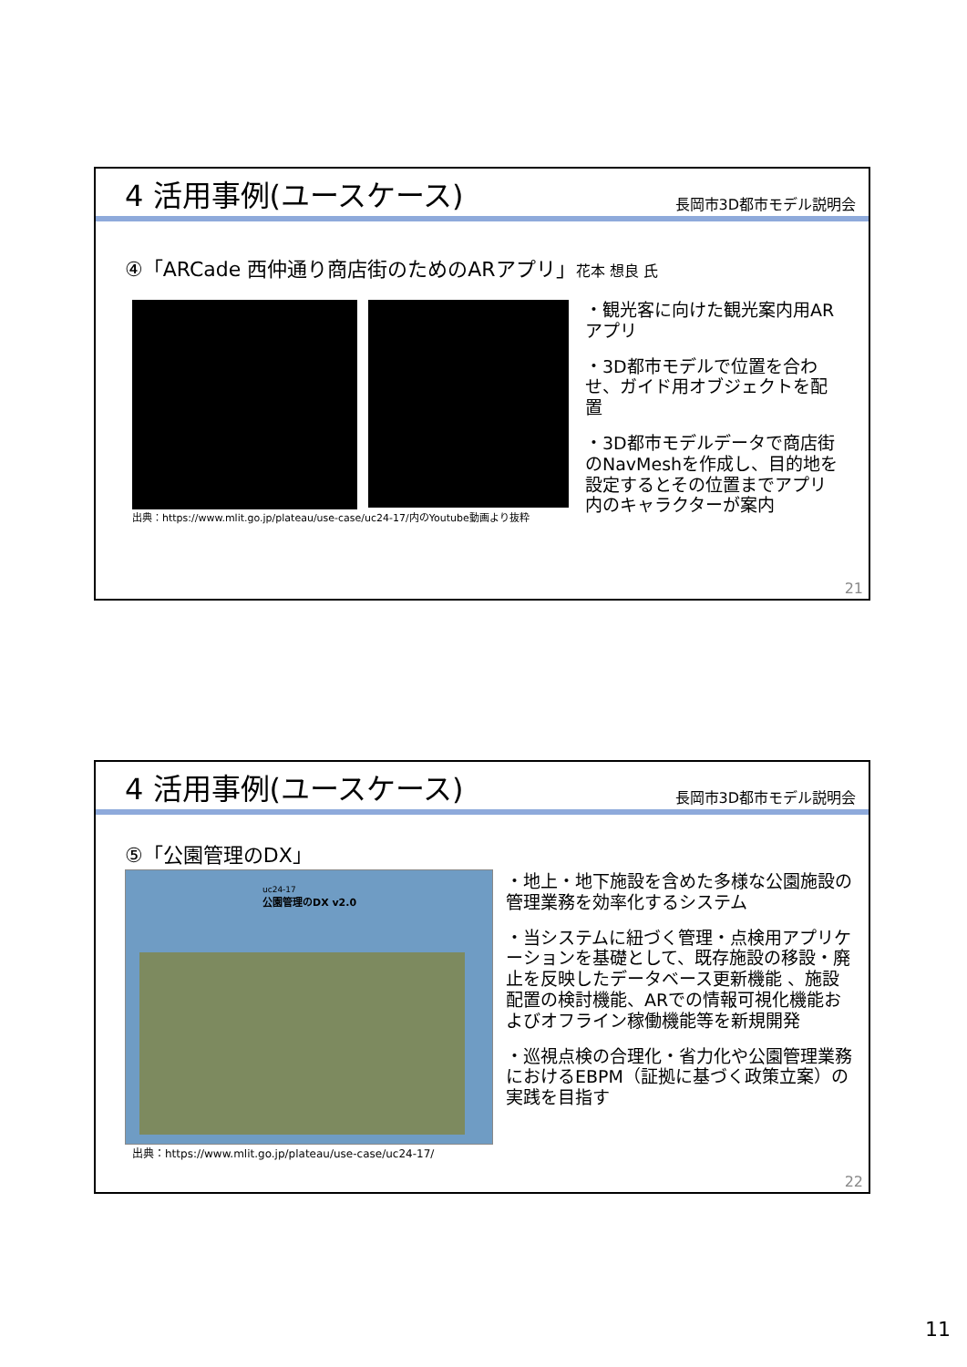4 活用事例(ユースケース)
長岡市3D都市モデル説明会
④「ARCade 西仲通り商店街のためのARアプリ」花本 想良 氏
出典：https://www.mlit.go.jp/plateau/use-case/uc24-17/内のYoutube動画より抜粋
・観光客に向けた観光案内用ARアプリ
・3D都市モデルで位置を合わせ、ガイド用オブジェクトを配置
・3D都市モデルデータで商店街のNavMeshを作成し、目的地を設定するとその位置までアプリ内のキャラクターが案内
21
4 活用事例(ユースケース)
長岡市3D都市モデル説明会
⑤「公園管理のDX」
uc24-17
公園管理のDX v2.0
出典：https://www.mlit.go.jp/plateau/use-case/uc24-17/
・地上・地下施設を含めた多様な公園施設の管理業務を効率化するシステム
・当システムに紐づく管理・点検用アプリケーションを基礎として、既存施設の移設・廃止を反映したデータベース更新機能 、施設配置の検討機能、ARでの情報可視化機能およびオフライン稼働機能等を新規開発
・巡視点検の合理化・省力化や公園管理業務におけるEBPM（証拠に基づく政策立案）の実践を目指す
22
11